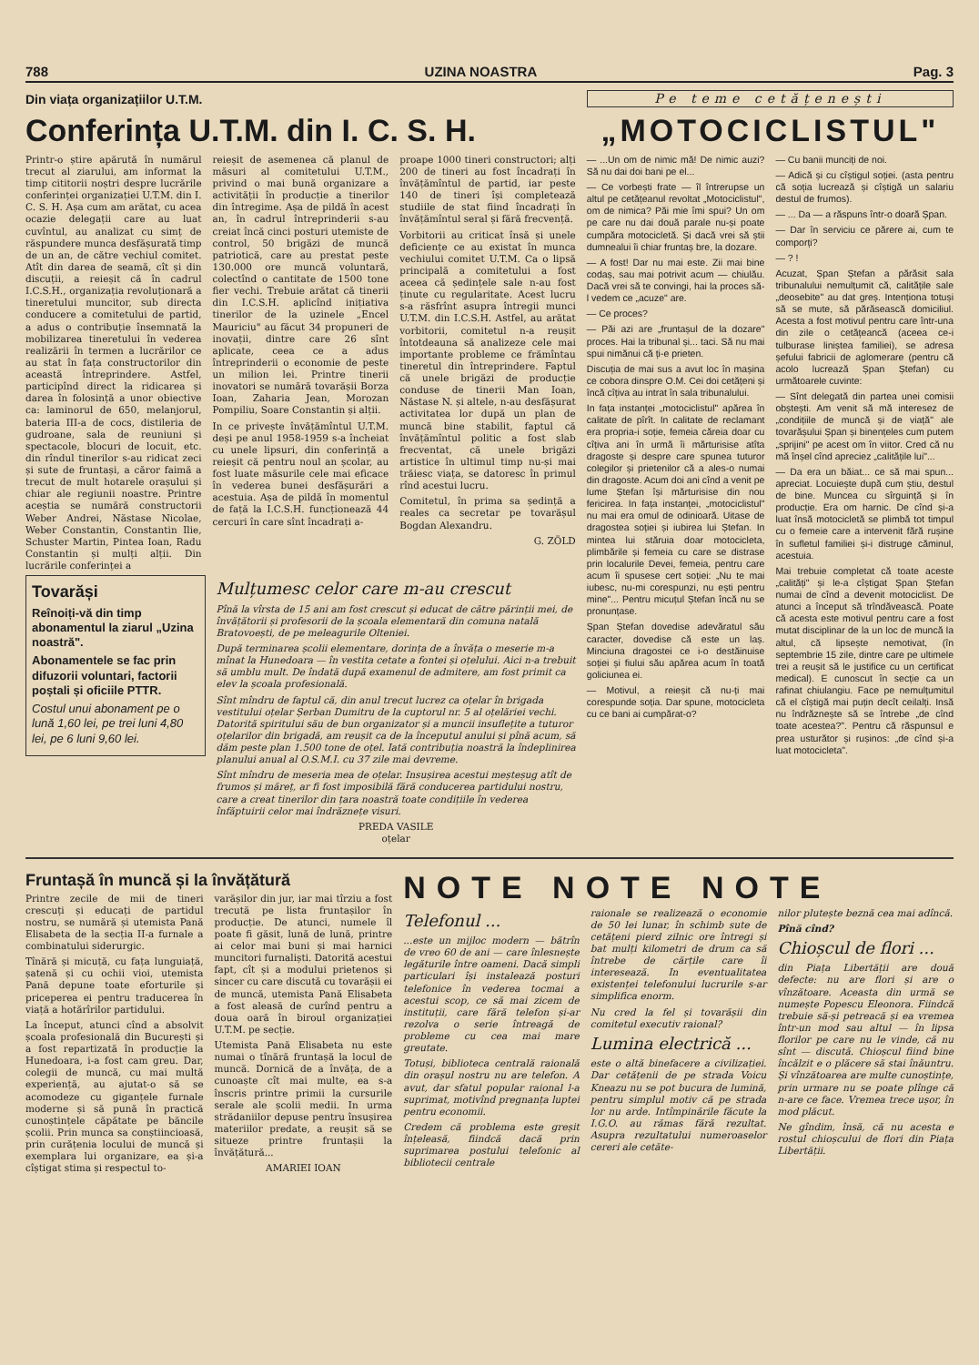788 UZINA NOASTRA Pag. 3
Din viața organizațiilor U.T.M.
Conferința U.T.M. din I. C. S. H.
Printr-o știre apărută în numărul trecut al ziarului, am informat la timp cititorii noștri despre lucrările conferinței organizației U.T.M. din I. C. S. H. Așa cum am arătat, cu acea ocazie delegații care au luat cuvîntul, au analizat cu simț de răspundere munca desfășurată timp de un an, de către vechiul comitet. Atît din darea de seamă, cît și din discuții, a reieșit că în cadrul I.C.S.H., organizația revoluționară a tineretului muncitor, sub directa conducere a comitetului de partid, a adus o contribuție însemnată la mobilizarea tineretului în vederea realizării în termen a lucrărilor ce au stat în fața constructorilor din această întreprindere. Astfel, participînd direct la ridicarea și darea în folosință a unor obiective ca: laminorul de 650, melanjorul, bateria III-a de cocs, distileria de gudroane, sala de reuniuni și spectacole, blocuri de locuit, etc. din rîndul tinerilor s-au ridicat zeci și sute de fruntași, a căror faimă a trecut de mult hotarele orașului și chiar ale regiunii noastre. Printre aceștia se numără constructorii Weber Andrei, Năstase Nicolae, Weber Constantin, Constantin Ilie, Schuster Martin, Pintea Ioan, Radu Constantin și mulți alții. Din lucrările conferinței a
reieșit de asemenea că planul de măsuri al comitetului U.T.M., privind o mai bună organizare a activității în producție a tinerilor din întregime. Așa de pildă în acest an, în cadrul întreprinderii s-au creiat încă cinci posturi utemiste de control, 50 brigăzi de muncă patriotică, care au prestat peste 130.000 ore muncă voluntară, colectînd o cantitate de 1500 tone fier vechi. Trebuie arătat că tinerii din I.C.S.H. aplicînd inițiativa tinerilor de la uzinele „Encel Mauriciu" au făcut 34 propuneri de inovații, dintre care 26 sînt aplicate, ceea ce a adus întreprinderii o economie de peste un milion lei. Printre tinerii inovatori se numără tovarășii Borza Ioan, Zaharia Jean, Morozan Pompiliu, Soare Constantin și alții.
In ce privește învățămîntul U.T.M. deși pe anul 1958-1959 s-a încheiat cu unele lipsuri, din conferință a reieșit că pentru noul an școlar, au fost luate măsurile cele mai eficace în vederea bunei desfășurări a acestuia. Așa de pildă în momentul de față la I.C.S.H. funcționează 44 cercuri în care sînt încadrați a-
proape 1000 tineri constructori; alți 200 de tineri au fost încadrați în învățămîntul de partid, iar peste 140 de tineri își completează studiile de stat fiind încadrați în învățămîntul seral și fără frecvență.
Vorbitorii au criticat însă și unele deficiențe ce au existat în munca vechiului comitet U.T.M. Ca o lipsă principală a comitetului a fost aceea că ședințele sale n-au fost ținute cu regularitate. Acest lucru s-a răsfrînt asupra întregii munci U.T.M. din I.C.S.H. Astfel, au arătat vorbitorii, comitetul n-a reușit întotdeauna să analizeze cele mai importante probleme ce frămîntau tineretul din întreprindere. Faptul că unele brigăzi de producție conduse de tinerii Man Ioan, Năstase N. și altele, n-au desfășurat activitatea lor după un plan de muncă bine stabilit, faptul că învățămîntul politic a fost slab frecventat, că unele brigăzi artistice în ultimul timp nu-și mai trăiesc viața, se datoresc în primul rînd acestui lucru.
Comitetul, în prima sa ședință a reales ca secretar pe tovarășul Bogdan Alexandru.
G. ZÖLD
Tovarăși
Reînoiți-vă din timp abonamentul la ziarul „Uzina noastră".
Abonamentele se fac prin difuzorii voluntari, factorii poștali și oficiile PTTR.
Costul unui abonament pe o lună 1,60 lei, pe trei luni 4,80 lei, pe 6 luni 9,60 lei.
Mulțumesc celor care m-au crescut
Pînă la vîrsta de 15 ani am fost crescut și educat de către părinții mei, de învățătorii și profesorii de la școala elementară din comuna natală Bratovoești, de pe meleagurile Olteniei.
După terminarea școlii elementare, dorința de a învăța o meserie m-a mînat la Hunedoara — în vestita cetate a fontei și oțelului. Aici n-a trebuit să umblu mult. De îndată după examenul de admitere, am fost primit ca elev la școala profesională.
Sînt mîndru de faptul că, din anul trecut lucrez ca oțelar în brigada vestitului oțelar Șerban Dumitru de la cuptorul nr. 5 al oțelăriei vechi. Datorită spiritului său de bun organizator și a muncii insuflețite a tuturor oțelarilor din brigadă, am reușit ca de la începutul anului și pînă acum, să dăm peste plan 1.500 tone de oțel. Iată contribuția noastră la îndeplinirea planului anual al O.S.M.I. cu 37 zile mai devreme.
Sînt mîndru de meseria mea de oțelar. Insușirea acestui meșteșug atît de frumos și măreț, ar fi fost imposibilă fără conducerea partidului nostru, care a creat tinerilor din țara noastră toate condițiile în vederea înfăptuirii celor mai îndrăznețe visuri.
PREDA VASILE
oțelar
Pe teme cetățenești
„MOTOCICLISTUL"
— ...Un om de nimic mă! De nimic auzi? Să nu dai doi bani pe el...
— Ce vorbești frate — îl întrerupse un altul pe cetățeanul revoltat „Motociclistul", om de nimica? Păi mie îmi spui? Un om pe care nu dai două parale nu-și poate cumpăra motocicletă. Și dacă vrei să știi dumnealui îi chiar fruntaș bre, la dozare.
— A fost! Dar nu mai este. Zii mai bine codaș, sau mai potrivit acum — chiulău. Dacă vrei să te convingi, hai la proces să-l vedem ce „acuze" are.
— Ce proces?
— Păi azi are „fruntașul de la dozare" proces. Hai la tribunal și... taci. Să nu mai spui nimănui că ți-e prieten.
Discuția de mai sus a avut loc în mașina ce cobora dinspre O.M. Cei doi cetățeni și încă cîțiva au intrat în sala tribunalului.
In fața instanței „motociclistul" apărea în calitate de pîrît. In calitate de reclamant era propria-i soție, femeia căreia doar cu cîțiva ani în urmă îi mărturisise atîta dragoste și despre care spunea tuturor colegilor și prietenilor că a ales-o numai din dragoste. Acum doi ani cînd a venit pe lume Ștefan își mărturisise din nou fericirea. In fața instanței, „motociclistul" nu mai era omul de odinioară. Uitase de dragostea soției și iubirea lui Ștefan. In mintea lui stăruia doar motocicleta, plimbările și femeia cu care se distrase prin localurile Devei, femeia, pentru care acum îi spusese cert soției: „Nu te mai iubesc, nu-mi corespunzi, nu ești pentru mine"... Pentru micuțul Ștefan încă nu se pronunțase.
Șpan Ștefan dovedise adevăratul său caracter, dovedise că este un laș. Minciuna dragostei ce i-o destăinuise soției și fiului său apărea acum în toată goliciunea ei.
— Motivul, a reieșit că nu-ți mai corespunde soția. Dar spune, motocicleta cu ce bani ai cumpărat-o?
— Cu banii munciți de noi.
— Adică și cu cîștigul soției. (asta pentru că soția lucrează și cîștigă un salariu destul de frumos).
— ... Da — a răspuns într-o doară Șpan.
— Dar în serviciu ce părere ai, cum te comporți?
— ? !
Acuzat, Șpan Ștefan a părăsit sala tribunalului nemulțumit că, calitățile sale „deosebite" au dat greș. Intenționa totuși să se mute, să părăsească domiciliul. Acesta a fost motivul pentru care într-una din zile o cetățeancă (aceea ce-i tulburase liniștea familiei), se adresa șefului fabricii de aglomerare (pentru că acolo lucrează Șpan Ștefan) cu următoarele cuvinte:
— Sînt delegată din partea unei comisii obștești. Am venit să mă interesez de „condițiile de muncă și de viață" ale tovarășului Șpan și binențeles cum putem „sprijini" pe acest om în viitor. Cred că nu mă înșel cînd apreciez „calitățile lui"...
— Da era un băiat... ce să mai spun... apreciat. Locuiește după cum știu, destul de bine. Muncea cu sîrguință și în producție. Era om harnic. De cînd și-a luat însă motocicletă se plimbă tot timpul cu o femeie care a intervenit fără rușine în sufletul familiei și-i distruge căminul, acestuia.
Mai trebuie completat că toate aceste „calități" și le-a cîștigat Șpan Ștefan numai de cînd a devenit motociclist. De atunci a început să trîndăvească. Poate că acesta este motivul pentru care a fost mutat disciplinar de la un loc de muncă la altul, că lipsește nemotivat, (în septembrie 15 zile, dintre care pe ultimele trei a reușit să le justifice cu un certificat medical). E cunoscut în secție ca un rafinat chiulangiu. Face pe nemulțumitul că el cîștigă mai puțin decît ceilalți. Insă nu îndrăznește să se întrebe „de cînd toate acestea?". Pentru că răspunsul e prea usturător și rușinos: „de cînd și-a luat motocicleta".
Fruntașă în muncă și la învățătură
Printre zecile de mii de tineri crescuți și educați de partidul nostru, se numără și utemista Pană Elisabeta de la secția II-a furnale a combinatului siderurgic.
Tînără și micuță, cu fața lunguiață, șatenă și cu ochii vioi, utemista Pană depune toate eforturile și priceperea ei pentru traducerea în viață a hotărîrilor partidului.
La început, atunci cînd a absolvit școala profesională din București și a fost repartizată în producție la Hunedoara, i-a fost cam greu. Dar, colegii de muncă, cu mai multă experiență, au ajutat-o să se acomodeze cu giganțele furnale moderne și să pună în practică cunoștințele căpătate pe băncile școlii. Prin munca sa conștiincioasă, prin curățenia locului de muncă și exemplara lui organizare, ea și-a cîștigat stima și respectul to-
varășilor din jur, iar mai tîrziu a fost trecută pe lista fruntașilor în producție. De atunci, numele îl poate fi găsit, lună de lună, printre ai celor mai buni și mai harnici muncitori furnaliști. Datorită acestui fapt, cît și a modului prietenos și sincer cu care discută cu tovarășii ei de muncă, utemista Pană Elisabeta a fost aleasă de curînd pentru a doua oară în biroul organizației U.T.M. pe secție.
Utemista Pană Elisabeta nu este numai o tînără fruntașă la locul de muncă. Dornică de a învăța, de a cunoaște cît mai multe, ea s-a înscris printre primii la cursurile serale ale școlii medii. In urma strădaniilor depuse pentru însușirea materiilor predate, a reușit să se situeze printre fruntașii la învățătură...
AMARIEI IOAN
NOTE NOTE NOTE
Telefonul ...
...este un mijloc modern — bătrîn de vreo 60 de ani — care înlesnește legăturile între oameni. Dacă simpli particulari își instalează posturi telefonice în vederea tocmai a acestui scop, ce să mai zicem de instituții, care fără telefon și-ar rezolva o serie întreagă de probleme cu cea mai mare greutate.
Totuși, biblioteca centrală raională din orașul nostru nu are telefon. A avut, dar sfatul popular raional l-a suprimat, motivînd pregnanța luptei pentru economii.
Credem că problema este greșit înțeleasă, fiindcă dacă prin suprimarea postului telefonic al bibliotecii centrale
raionale se realizează o economie de 50 lei lunar, în schimb sute de cetățeni pierd zilnic ore întregi și bat mulți kilometri de drum ca să întrebe de cărțile care îi interesează. In eventualitatea existenței telefonului lucrurile s-ar simplifica enorm.
Nu cred la fel și tovarășii din comitetul executiv raional?
Lumina electrică ...
este o altă binefacere a civilizației. Dar cetățenii de pe strada Voicu Kneazu nu se pot bucura de lumină, pentru simplul motiv că pe strada lor nu arde. Intîmpinările făcute la I.G.O. au rămas fără rezultat. Asupra rezultatului numeroaselor cereri ale cetăte-
nilor plutește beznă cea mai adîncă.
Pînă cînd?
Chioșcul de flori ...
din Piața Libertății are două defecte: nu are flori și are o vînzătoare. Aceasta din urmă se numește Popescu Eleonora. Fiindcă trebuie să-și petreacă și ea vremea într-un mod sau altul — în lipsa florilor pe care nu le vinde, că nu sînt — discută. Chioșcul fiind bine încălzit e o plăcere să stai înăuntru. Și vînzătoarea are multe cunoștințe, prin urmare nu se poate plînge că n-are ce face. Vremea trece ușor, în mod plăcut.
Ne gîndim, însă, că nu acesta e rostul chioșcului de flori din Piața Libertății.